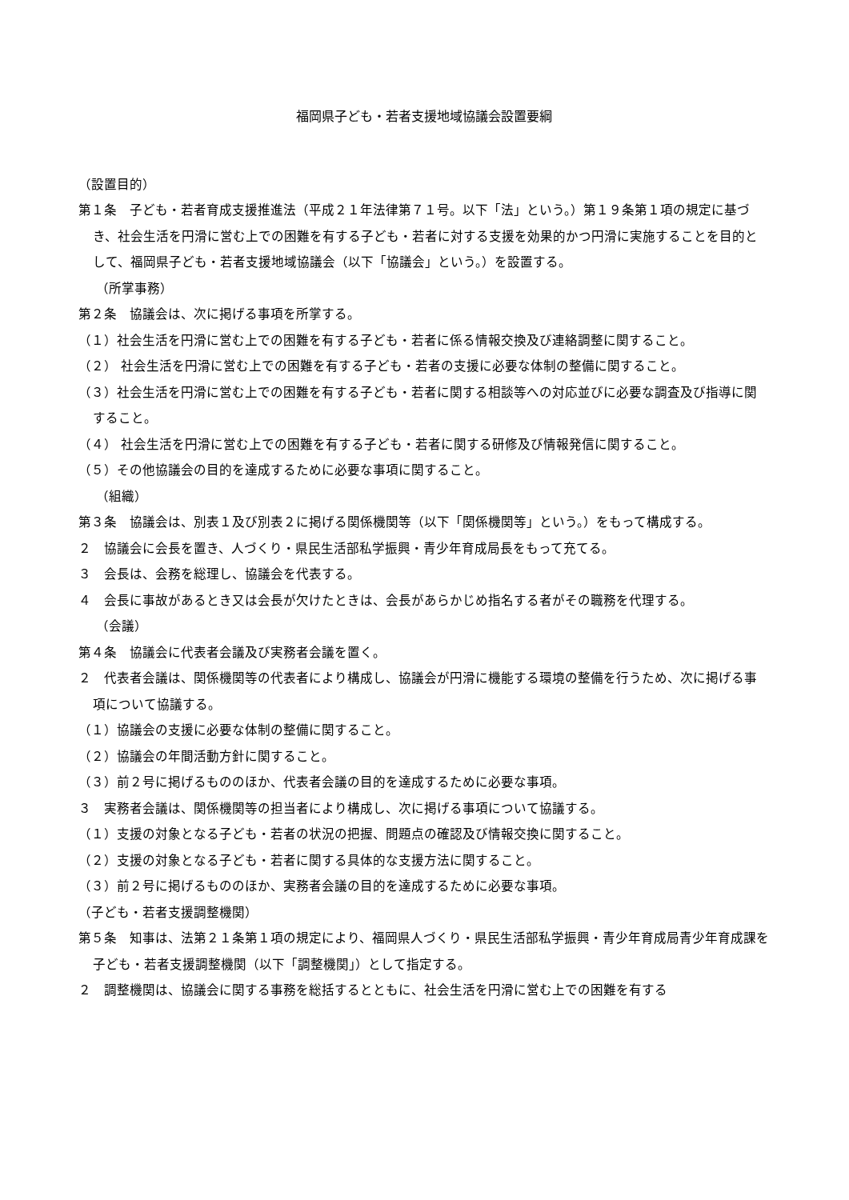福岡県子ども・若者支援地域協議会設置要綱
（設置目的）
第１条　子ども・若者育成支援推進法（平成２１年法律第７１号。以下「法」という。）第１９条第１項の規定に基づき、社会生活を円滑に営む上での困難を有する子ども・若者に対する支援を効果的かつ円滑に実施することを目的として、福岡県子ども・若者支援地域協議会（以下「協議会」という。）を設置する。
（所掌事務）
第２条　協議会は、次に掲げる事項を所掌する。
（１）社会生活を円滑に営む上での困難を有する子ども・若者に係る情報交換及び連絡調整に関すること。
（２） 社会生活を円滑に営む上での困難を有する子ども・若者の支援に必要な体制の整備に関すること。
（３）社会生活を円滑に営む上での困難を有する子ども・若者に関する相談等への対応並びに必要な調査及び指導に関すること。
（４） 社会生活を円滑に営む上での困難を有する子ども・若者に関する研修及び情報発信に関すること。
（５）その他協議会の目的を達成するために必要な事項に関すること。
（組織）
第３条　協議会は、別表１及び別表２に掲げる関係機関等（以下「関係機関等」という。）をもって構成する。
２　協議会に会長を置き、人づくり・県民生活部私学振興・青少年育成局長をもって充てる。
３　会長は、会務を総理し、協議会を代表する。
４　会長に事故があるとき又は会長が欠けたときは、会長があらかじめ指名する者がその職務を代理する。
（会議）
第４条　協議会に代表者会議及び実務者会議を置く。
２　代表者会議は、関係機関等の代表者により構成し、協議会が円滑に機能する環境の整備を行うため、次に掲げる事項について協議する。
（１）協議会の支援に必要な体制の整備に関すること。
（２）協議会の年間活動方針に関すること。
（３）前２号に掲げるもののほか、代表者会議の目的を達成するために必要な事項。
３　実務者会議は、関係機関等の担当者により構成し、次に掲げる事項について協議する。
（１）支援の対象となる子ども・若者の状況の把握、問題点の確認及び情報交換に関すること。
（２）支援の対象となる子ども・若者に関する具体的な支援方法に関すること。
（３）前２号に掲げるもののほか、実務者会議の目的を達成するために必要な事項。
（子ども・若者支援調整機関）
第５条　知事は、法第２１条第１項の規定により、福岡県人づくり・県民生活部私学振興・青少年育成局青少年育成課を子ども・若者支援調整機関（以下「調整機関」）として指定する。
２　調整機関は、協議会に関する事務を総括するとともに、社会生活を円滑に営む上での困難を有する